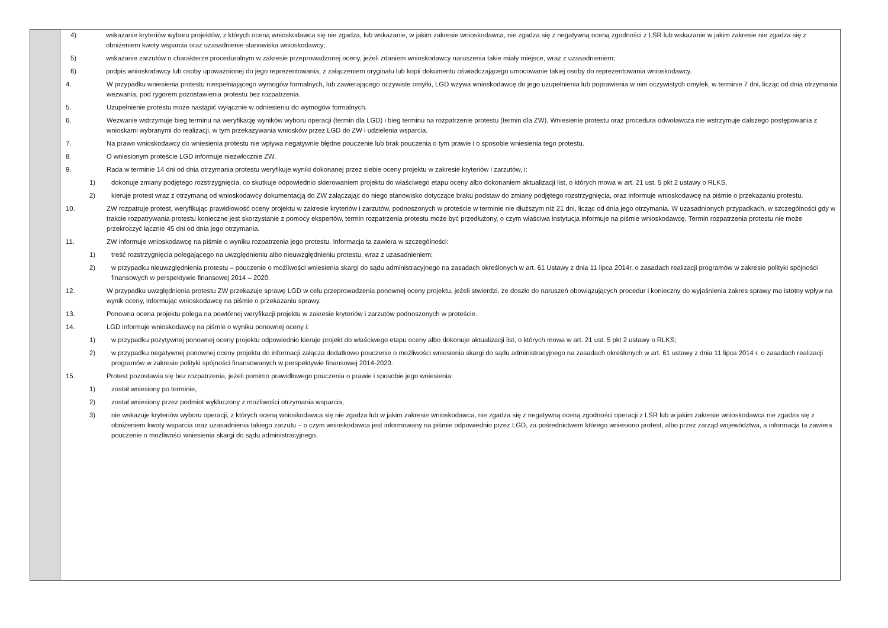| | 4) wskazanie kryteriów wyboru projektów, z których oceną wnioskodawca się nie zgadza, lub wskazanie, w jakim zakresie wnioskodawca, nie zgadza się z negatywną oceną zgodności z LSR lub wskazanie w jakim zakresie nie zgadza się z obniżeniem kwoty wsparcia oraz uzasadnienie stanowiska wnioskodawcy; 5) wskazanie zarzutów o charakterze proceduralnym w zakresie przeprowadzonej oceny, jeżeli zdaniem wnioskodawcy naruszenia takie miały miejsce, wraz z uzasadnieniem; 6) podpis wnioskodawcy lub osoby upoważnionej do jego reprezentowania, z załączeniem oryginału lub kopii dokumentu oświadczającego umocowanie takiej osoby do reprezentowania wnioskodawcy. 4. W przypadku wniesienia protestu niespełniającego wymogów formalnych, lub zawierającego oczywiste omyłki, LGD wzywa wnioskodawcę do jego uzupełnienia lub poprawienia w nim oczywistych omyłek, w terminie 7 dni, licząc od dnia otrzymania wezwania, pod rygorem pozostawienia protestu bez rozpatrzenia. 5. Uzupełnienie protestu może nastąpić wyłącznie w odniesieniu do wymogów formalnych. 6. Wezwanie wstrzymuje bieg terminu na weryfikację wyników wyboru operacji (termin dla LGD) i bieg terminu na rozpatrzenie protestu (termin dla ZW). Wniesienie protestu oraz procedura odwoławcza nie wstrzymuje dalszego postępowania z wnioskami wybranymi do realizacji, w tym przekazywania wniosków przez LGD do ZW i udzielenia wsparcia. 7. Na prawo wnioskodawcy do wniesienia protestu nie wpływa negatywnie błędne pouczenie lub brak pouczenia o tym prawie i o sposobie wniesienia tego protestu. 8. O wniesionym proteście LGD informuje niezwłocznie ZW. 9. Rada w terminie 14 dni od dnia otrzymania protestu weryfikuje wyniki dokonanej przez siebie oceny projektu w zakresie kryteriów i zarzutów, i: 1) dokonuje zmiany podjętego rozstrzygnięcia, co skutkuje odpowiednio skierowaniem projektu do właściwego etapu oceny albo dokonaniem aktualizacji list, o których mowa w art. 21 ust. 5 pkt 2 ustawy o RLKS, 2) kieruje protest wraz z otrzymaną od wnioskodawcy dokumentacją do ZW załączając do niego stanowisko dotyczące braku podstaw do zmiany podjętego rozstrzygnięcia, oraz informuje wnioskodawcę na piśmie o przekazaniu protestu. 10. ZW rozpatruje protest, weryfikując prawidłowość oceny projektu w zakresie kryteriów i zarzutów, podnoszonych w proteście w terminie nie dłuższym niż 21 dni, licząc od dnia jego otrzymania. W uzasadnionych przypadkach, w szczególności gdy w trakcie rozpatrywania protestu konieczne jest skorzystanie z pomocy ekspertów, termin rozpatrzenia protestu może być przedłużony, o czym właściwa instytucja informuje na piśmie wnioskodawcę. Termin rozpatrzenia protestu nie może przekroczyć łącznie 45 dni od dnia jego otrzymania. 11. ZW informuje wnioskodawcę na piśmie o wyniku rozpatrzenia jego protestu. Informacja ta zawiera w szczególności: 1) treść rozstrzygnięcia polegającego na uwzględnieniu albo nieuwzględnieniu protestu, wraz z uzasadnieniem; 2) w przypadku nieuwzględnienia protestu – pouczenie o możliwości wniesienia skargi do sądu administracyjnego na zasadach określonych w art. 61 Ustawy z dnia 11 lipca 2014r. o zasadach realizacji programów w zakresie polityki spójności finansowych w perspektywie finansowej 2014 – 2020. 12. W przypadku uwzględnienia protestu ZW przekazuje sprawę LGD w celu przeprowadzenia ponownej oceny projektu, jeżeli stwierdzi, że doszło do naruszeń obowiązujących procedur i konieczny do wyjaśnienia zakres sprawy ma istotny wpływ na wynik oceny, informując wnioskodawcę na piśmie o przekazaniu sprawy. 13. Ponowna ocena projektu polega na powtórnej weryfikacji projektu w zakresie kryteriów i zarzutów podnoszonych w proteście. 14. LGD informuje wnioskodawcę na piśmie o wyniku ponownej oceny i: 1) w przypadku pozytywnej ponownej oceny projektu odpowiednio kieruje projekt do właściwego etapu oceny albo dokonuje aktualizacji list, o których mowa w art. 21 ust. 5 pkt 2 ustawy o RLKS; 2) w przypadku negatywnej ponownej oceny projektu do informacji załącza dodatkowo pouczenie o możliwości wniesienia skargi do sądu administracyjnego na zasadach określonych w art. 61 ustawy z dnia 11 lipca 2014 r. o zasadach realizacji programów w zakresie polityki spójności finansowanych w perspektywie finansowej 2014-2020. 15. Protest pozostawia się bez rozpatrzenia, jeżeli pomimo prawidłowego pouczenia o prawie i sposobie jego wniesienia: 1) został wniesiony po terminie, 2) został wniesiony przez podmiot wykluczony z możliwości otrzymania wsparcia, 3) nie wskazuje kryteriów wyboru operacji, z których oceną wnioskodawca się nie zgadza lub w jakim zakresie wnioskodawca, nie zgadza się z negatywną oceną zgodności operacji z LSR lub w jakim zakresie wnioskodawca nie zgadza się z obniżeniem kwoty wsparcia oraz uzasadnienia takiego zarzutu – o czym wnioskodawca jest informowany na piśmie odpowiednio przez LGD, za pośrednictwem którego wniesiono protest, albo przez zarząd województwa, a informacja ta zawiera pouczenie o możliwości wniesienia skargi do sądu administracyjnego. |